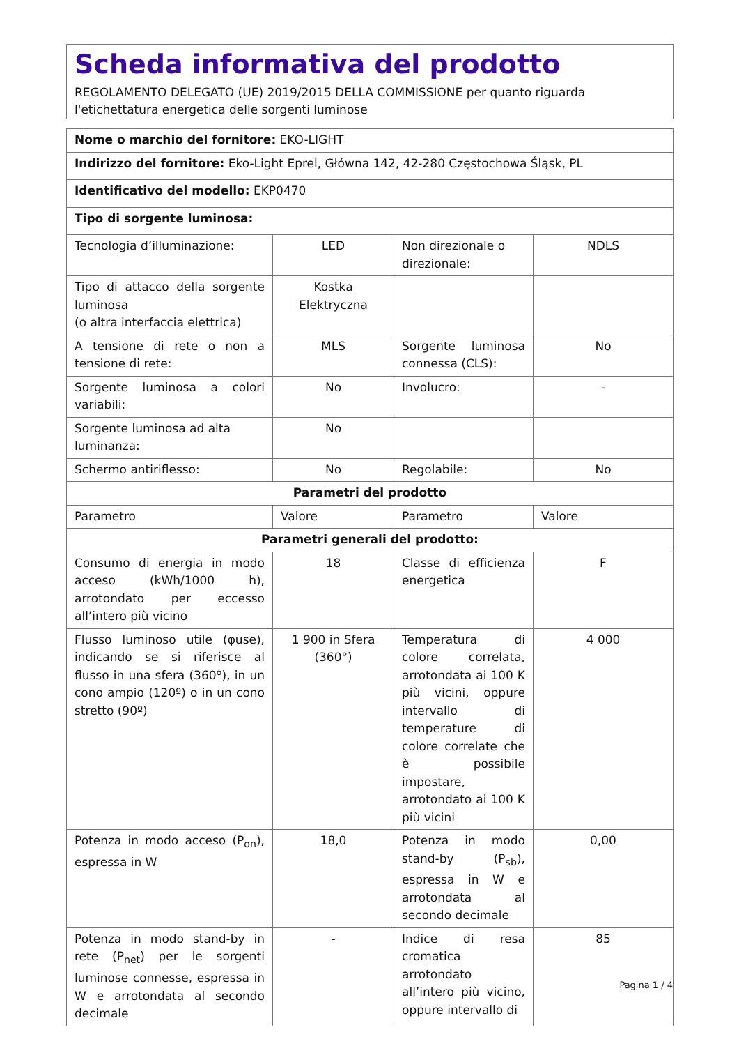Scheda informativa del prodotto
REGOLAMENTO DELEGATO (UE) 2019/2015 DELLA COMMISSIONE per quanto riguarda l'etichettatura energetica delle sorgenti luminose
| Nome o marchio del fornitore: EKO-LIGHT | | | |
| Indirizzo del fornitore: Eko-Light Eprel, Główna 142, 42-280 Częstochowa Śląsk, PL | | | |
| Identificativo del modello: EKP0470 | | | |
| Tipo di sorgente luminosa: | | | |
| Tecnologia d’illuminazione: | LED | Non direzionale o direzionale: | NDLS |
| Tipo di attacco della sorgente luminosa (o altra interfaccia elettrica) | Kostka Elektryczna | | |
| A tensione di rete o non a tensione di rete: | MLS | Sorgente luminosa connessa (CLS): | No |
| Sorgente luminosa a colori variabili: | No | Involucro: | - |
| Sorgente luminosa ad alta luminanza: | No | | |
| Schermo antiriflesso: | No | Regolabile: | No |
| Parametri del prodotto | | | |
| Parametro | Valore | Parametro | Valore |
| Parametri generali del prodotto: | | | |
| Consumo di energia in modo acceso (kWh/1000 h), arrotondato per eccesso all’intero più vicino | 18 | Classe di efficienza energetica | F |
| Flusso luminoso utile (φuse), indicando se si riferisce al flusso in una sfera (360º), in un cono ampio (120º) o in un cono stretto (90º) | 1 900 in Sfera (360°) | Temperatura di colore correlata, arrotondata ai 100 K più vicini, oppure intervallo di temperature di colore correlate che è possibile impostare, arrotondato ai 100 K più vicini | 4 000 |
| Potenza in modo acceso (P<sub>on</sub>), espressa in W | 18,0 | Potenza in modo stand-by (P<sub>sb</sub>), espressa in W e arrotondata al secondo decimale | 0,00 |
| Potenza in modo stand-by in rete (P<sub>net</sub>) per le sorgenti luminose connesse, espressa in W e arrotondata al secondo decimale | - | Indice di resa cromatica arrotondato all’intero più vicino, oppure intervallo di | 85 |
Pagina 1 / 4